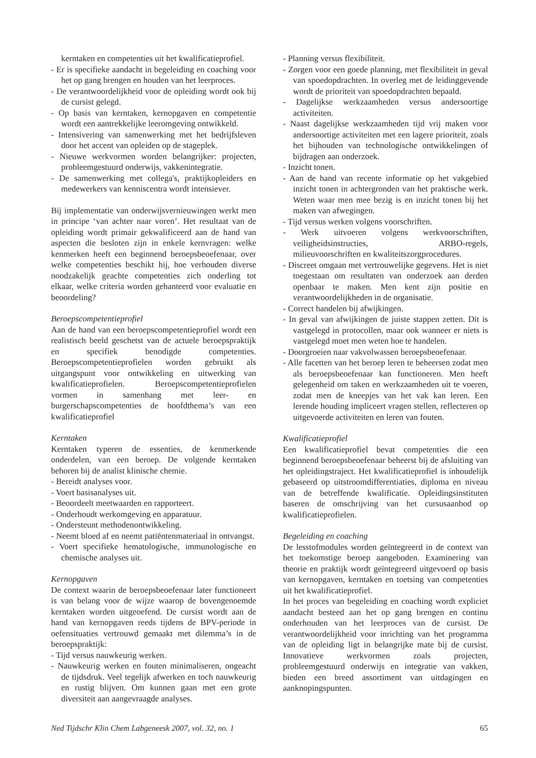kerntaken en competenties uit het kwalificatieprofiel.
- Er is specifieke aandacht in begeleiding en coaching voor het op gang brengen en houden van het leerproces.
- De verantwoordelijkheid voor de opleiding wordt ook bij de cursist gelegd.
- Op basis van kerntaken, kernopgaven en competentie wordt een aantrekkelijke leeromgeving ontwikkeld.
- Intensivering van samenwerking met het bedrijfsleven door het accent van opleiden op de stageplek.
- Nieuwe werkvormen worden belangrijker: projecten, probleemgestuurd onderwijs, vakkenintegratie.
- De samenwerking met collega's, praktijkopleiders en medewerkers van kenniscentra wordt intensiever.
Bij implementatie van onderwijsvernieuwingen werkt men in principe ‘van achter naar voren’. Het resultaat van de opleiding wordt primair gekwalificeerd aan de hand van aspecten die besloten zijn in enkele kernvragen: welke kenmerken heeft een beginnend beroepsbeoefenaar, over welke competenties beschikt hij, hoe verhouden diverse noodzakelijk geachte competenties zich onderling tot elkaar, welke criteria worden gehanteerd voor evaluatie en beoordeling?
Beroepscompetentieprofiel
Aan de hand van een beroepscompetentieprofiel wordt een realistisch beeld geschetst van de actuele beroepspraktijk en specifiek benodigde competenties. Beroepscompetentieprofielen worden gebruikt als uitgangspunt voor ontwikkeling en uitwerking van kwalificatieprofielen. Beroepscompetentieprofielen vormen in samenhang met leer- en burgerschapscompetenties de hoofdthema’s van een kwalificatieprofiel
Kerntaken
Kerntaken typeren de essenties, de kenmerkende onderdelen, van een beroep. De volgende kerntaken behoren bij de analist klinische chemie.
- Bereidt analyses voor.
- Voert basisanalyses uit.
- Beoordeelt meetwaarden en rapporteert.
- Onderhoudt werkomgeving en apparatuur.
- Ondersteunt methodenontwikkeling.
- Neemt bloed af en neemt patiëntenmateriaal in ontvangst.
- Voert specifieke hematologische, immunologische en chemische analyses uit.
Kernopgaven
De context waarin de beroepsbeoefenaar later functioneert is van belang voor de wijze waarop de bovengenoemde kerntaken worden uitgeoefend. De cursist wordt aan de hand van kernopgaven reeds tijdens de BPV-periode in oefensituaties vertrouwd gemaakt met dilemma’s in de beroepspraktijk:
- Tijd versus nauwkeurig werken.
- Nauwkeurig werken en fouten minimaliseren, ongeacht de tijdsdruk. Veel tegelijk afwerken en toch nauwkeurig en rustig blijven. Om kunnen gaan met een grote diversiteit aan aangevraagde analyses.
- Planning versus flexibiliteit.
- Zorgen voor een goede planning, met flexibiliteit in geval van spoedopdrachten. In overleg met de leidinggevende wordt de prioriteit van spoedopdrachten bepaald.
- Dagelijkse werkzaamheden versus andersoortige activiteiten.
- Naast dagelijkse werkzaamheden tijd vrij maken voor andersoortige activiteiten met een lagere prioriteit, zoals het bijhouden van technologische ontwikkelingen of bijdragen aan onderzoek.
- Inzicht tonen.
- Aan de hand van recente informatie op het vakgebied inzicht tonen in achtergronden van het praktische werk. Weten waar men mee bezig is en inzicht tonen bij het maken van afwegingen.
- Tijd versus werken volgens voorschriften.
- Werk uitvoeren volgens werkvoorschriften, veiligheidsinstructies, ARBO-regels, milieuvoorschriften en kwaliteitszorgprocedures.
- Discreet omgaan met vertrouwelijke gegevens. Het is niet toegestaan om resultaten van onderzoek aan derden openbaar te maken. Men kent zijn positie en verantwoordelijkheden in de organisatie.
- Correct handelen bij afwijkingen.
- In geval van afwijkingen de juiste stappen zetten. Dit is vastgelegd in protocollen, maar ook wanneer er niets is vastgelegd moet men weten hoe te handelen.
- Doorgroeien naar vakvolwassen beroepsbeoefenaar.
- Alle facetten van het beroep leren te beheersen zodat men als beroepsbeoefenaar kan functioneren. Men heeft gelegenheid om taken en werkzaamheden uit te voeren, zodat men de kneepjes van het vak kan leren. Een lerende houding impliceert vragen stellen, reflecteren op uitgevoerde activiteiten en leren van fouten.
Kwalificatieprofiel
Een kwalificatieprofiel bevat competenties die een beginnend beroepsbeoefenaar beheerst bij de afsluiting van het opleidingstraject. Het kwalificatieprofiel is inhoudelijk gebaseerd op uitstroomdifferentiaties, diploma en niveau van de betreffende kwalificatie. Opleidingsinstituten baseren de omschrijving van het cursusaanbod op kwalificatieprofielen.
Begeleiding en coaching
De lesstofmodules worden geïntegreerd in de context van het toekomstige beroep aangeboden. Examinering van theorie en praktijk wordt geïntegreerd uitgevoerd op basis van kernopgaven, kerntaken en toetsing van competenties uit het kwalificatieprofiel.
In het proces van begeleiding en coaching wordt expliciet aandacht besteed aan het op gang brengen en continu onderhouden van het leerproces van de cursist. De verantwoordelijkheid voor inrichting van het programma van de opleiding ligt in belangrijke mate bij de cursist. Innovatieve werkvormen zoals projecten, probleemgestuurd onderwijs en integratie van vakken, bieden een breed assortiment van uitdagingen en aanknopingspunten.
Ned Tijdschr Klin Chem Labgeneesk 2007, vol. 32, no. 1 65